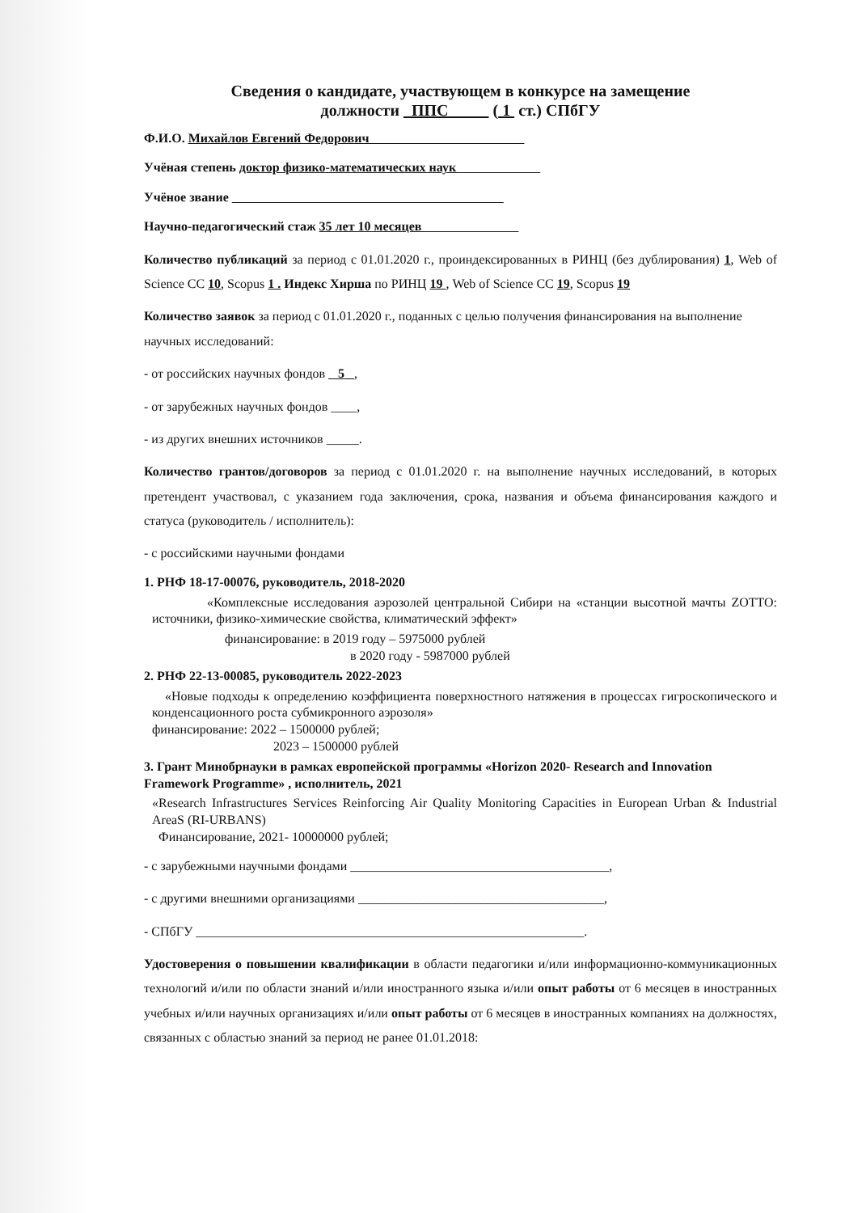Сведения о кандидате, участвующем в конкурсе на замещение
должности ППС ( 1 ст.) СПбГУ
Ф.И.О. Михайлов Евгений Федорович
Учёная степень доктор физико-математических наук
Учёное звание
Научно-педагогический стаж 35 лет 10 месяцев
Количество публикаций за период с 01.01.2020 г., проиндексированных в РИНЦ (без дублирования) 1, Web of Science CC 10, Scopus 1 . Индекс Хирша по РИНЦ 19 , Web of Science CC 19, Scopus 19
Количество заявок за период с 01.01.2020 г., поданных с целью получения финансирования на выполнение научных исследований:
- от российских научных фондов 5 ,
- от зарубежных научных фондов ____,
- из других внешних источников _____.
Количество грантов/договоров за период с 01.01.2020 г. на выполнение научных исследований, в которых претендент участвовал, с указанием года заключения, срока, названия и объема финансирования каждого и статуса (руководитель / исполнитель):
- с российскими научными фондами
1. РНФ 18-17-00076, руководитель, 2018-2020
«Комплексные исследования аэрозолей центральной Сибири на «станции высотной мачты ZOTTO: источники, физико-химические свойства, климатический эффект»
финансирование: в 2019 году – 5975000 рублей
в 2020 году - 5987000 рублей
2. РНФ 22-13-00085, руководитель 2022-2023
«Новые подходы к определению коэффициента поверхностного натяжения в процессах гигроскопического и конденсационного роста субмикронного аэрозоля»
финансирование: 2022 – 1500000 рублей;
2023 – 1500000 рублей
3. Грант Минобрнауки в рамках европейской программы «Horizon 2020- Research and Innovation Framework Programme» , исполнитель, 2021
«Research Infrastructures Services Reinforcing Air Quality Monitoring Capacities in European Urban & Industrial AreaS (RI-URBANS)
Финансирование, 2021- 10000000 рублей;
- с зарубежными научными фондами ________________________________________,
- с другими внешними организациями ______________________________________,
- СПбГУ ____________________________________________________________.
Удостоверения о повышении квалификации в области педагогики и/или информационно-коммуникационных технологий и/или по области знаний и/или иностранного языка и/или опыт работы от 6 месяцев в иностранных учебных и/или научных организациях и/или опыт работы от 6 месяцев в иностранных компаниях на должностях, связанных с областью знаний за период не ранее 01.01.2018: